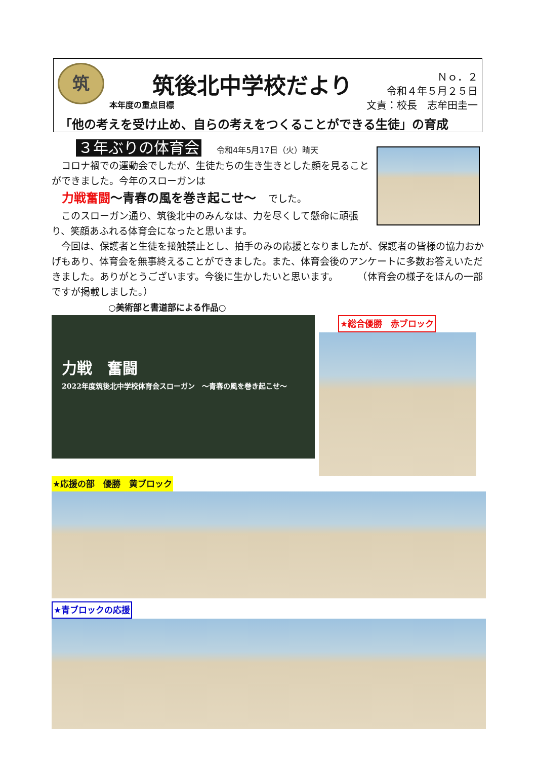筑 筑後北中学校だより
Ｎｏ．２
令和４年５月２５日
文責：校長　志牟田圭一
本年度の重点目標
「他の考えを受け止め、自らの考えをつくることができる生徒」の育成
３年ぶりの体育会 令和4年5月17日（火）晴天
　コロナ禍での運動会でしたが、生徒たちの生き生きとした顔を見ることができました。今年のスローガンは
力戦奮闘～青春の風を巻き起こせ～　でした。
　このスローガン通り、筑後北中のみんなは、力を尽くして懸命に頑張り、笑顔あふれる体育会になったと思います。
　今回は、保護者と生徒を接触禁止とし、拍手のみの応援となりましたが、保護者の皆様の協力おかげもあり、体育会を無事終えることができました。また、体育会後のアンケートに多数お答えいただきました。ありがとうございます。今後に生かしたいと思います。　　　（体育会の様子をほんの一部ですが掲載しました。）
○美術部と書道部による作品○
力戦　奮闘
2022年度筑後北中学校体育会スローガン　～青春の風を巻き起こせ～
★総合優勝　赤ブロック
★応援の部　優勝　黄ブロック
★青ブロックの応援